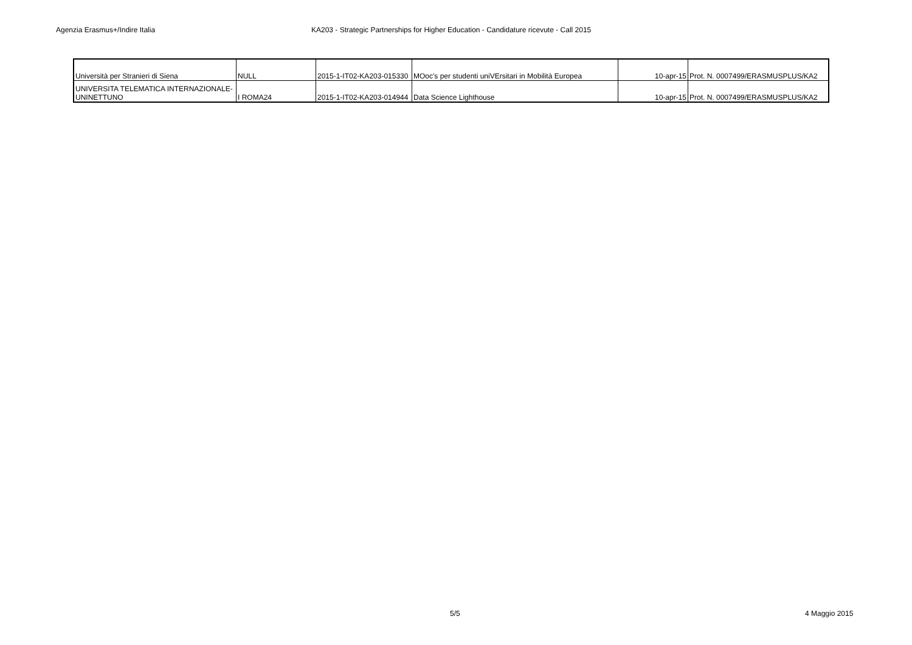Agenzia Erasmus+/Indire Italia KA203 - Strategic Partnerships for Higher Education - Candidature ricevute - Call 2015
| Università per Stranieri di Siena | NULL | 2015-1-IT02-KA203-015330 | MOoc's per studenti uniVErsitari in Mobilità Europea | 10-apr-15 | Prot. N. 0007499/ERASMUSPLUS/KA2 |
| UNIVERSITA TELEMATICA INTERNAZIONALE- UNINETTUNO | I ROMA24 | 2015-1-IT02-KA203-014944 | Data Science Lighthouse | 10-apr-15 | Prot. N. 0007499/ERASMUSPLUS/KA2 |
5/5 4 Maggio 2015